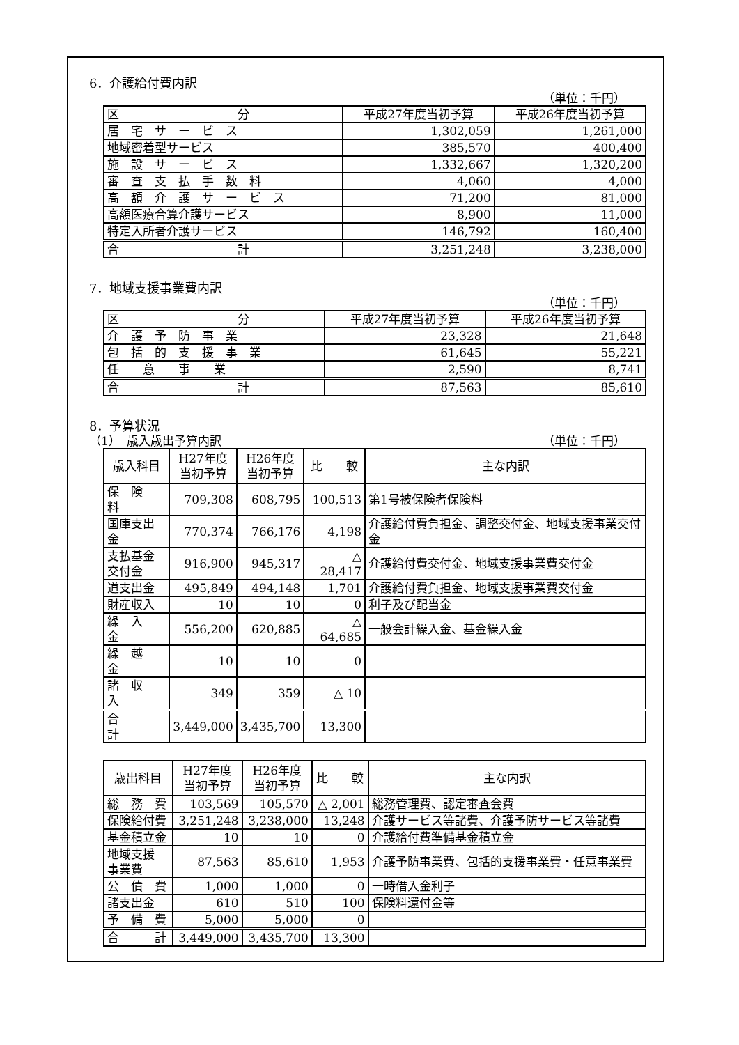6．介護給付費内訳
（単位：千円）
| 区 分 | 平成27年度当初予算 | 平成26年度当初予算 |
| 居 宅 サ ー ビ ス | 1,302,059 | 1,261,000 |
| 地域密着型サービス | 385,570 | 400,400 |
| 施 設 サ ー ビ ス | 1,332,667 | 1,320,200 |
| 審 査 支 払 手 数 料 | 4,060 | 4,000 |
| 高 額 介 護 サ ー ビ ス | 71,200 | 81,000 |
| 高額医療合算介護サービス | 8,900 | 11,000 |
| 特定入所者介護サービス | 146,792 | 160,400 |
| 合 計 | 3,251,248 | 3,238,000 |
7．地域支援事業費内訳
（単位：千円）
| 区 分 | 平成27年度当初予算 | 平成26年度当初予算 |
| 介 護 予 防 事 業 | 23,328 | 21,648 |
| 包 括 的 支 援 事 業 | 61,645 | 55,221 |
| 任 意 事 業 | 2,590 | 8,741 |
| 合 計 | 87,563 | 85,610 |
8．予算状況
（1）　歳入歳出予算内訳 （単位：千円）
| 歳入科目 | H27年度 当初予算 | H26年度 当初予算 | 比 較 | 主な内訳 |
| 保 険 料 | 709,308 | 608,795 | 100,513 | 第1号被保険者保険料 |
| 国庫支出金 | 770,374 | 766,176 | 4,198 | 介護給付費負担金、調整交付金、地域支援事業交付金 |
| 支払基金 交付金 | 916,900 | 945,317 | △ 28,417 | 介護給付費交付金、地域支援事業費交付金 |
| 道支出金 | 495,849 | 494,148 | 1,701 | 介護給付費負担金、地域支援事業費交付金 |
| 財産収入 | 10 | 10 | 0 | 利子及び配当金 |
| 繰 入 金 | 556,200 | 620,885 | △ 64,685 | 一般会計繰入金、基金繰入金 |
| 繰 越 金 | 10 | 10 | 0 | |
| 諸 収 入 | 349 | 359 | △ 10 | |
| 合 計 | 3,449,000 | 3,435,700 | 13,300 | |
| 歳出科目 | H27年度 当初予算 | H26年度 当初予算 | 比 較 | 主な内訳 |
| 総 務 費 | 103,569 | 105,570 | △ 2,001 | 総務管理費、認定審査会費 |
| 保険給付費 | 3,251,248 | 3,238,000 | 13,248 | 介護サービス等諸費、介護予防サービス等諸費 |
| 基金積立金 | 10 | 10 | 0 | 介護給付費準備基金積立金 |
| 地域支援 事業費 | 87,563 | 85,610 | 1,953 | 介護予防事業費、包括的支援事業費・任意事業費 |
| 公 債 費 | 1,000 | 1,000 | 0 | 一時借入金利子 |
| 諸支出金 | 610 | 510 | 100 | 保険料還付金等 |
| 予 備 費 | 5,000 | 5,000 | 0 | |
| 合 計 | 3,449,000 | 3,435,700 | 13,300 | |